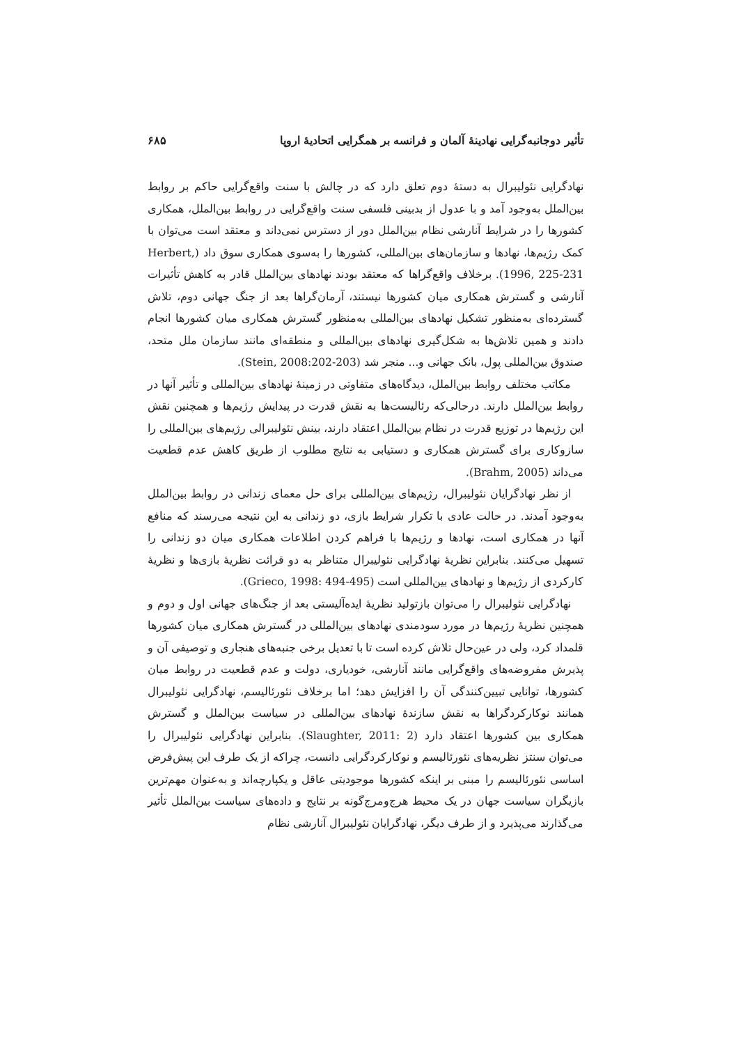تأثیر دوجانبه‌گرایی نهادینهٔ آلمان و فرانسه بر همگرایی اتحادیهٔ اروپا ۶۸۵
نهادگرایی نئولیبرال به دستهٔ دوم تعلق دارد که در چالش با سنت واقع‌گرایی حاکم بر روابط بین‌الملل به‌وجود آمد و با عدول از بدبینی فلسفی سنت واقع‌گرایی در روابط بین‌الملل، همکاری کشورها را در شرایط آنارشی نظام بین‌الملل دور از دسترس نمی‌داند و معتقد است می‌توان با کمک رژیم‌ها، نهادها و سازمان‌های بین‌المللی، کشورها را به‌سوی همکاری سوق داد (Herbert, 1996, 225-231). برخلاف واقع‌گراها که معتقد بودند نهادهای بین‌الملل قادر به کاهش تأثیرات آنارشی و گسترش همکاری میان کشورها نیستند، آرمان‌گراها بعد از جنگ جهانی دوم، تلاش گسترده‌ای به‌منظور تشکیل نهادهای بین‌المللی به‌منظور گسترش همکاری میان کشورها انجام دادند و همین تلاش‌ها به شکل‌گیری نهادهای بین‌المللی و منطقه‌ای مانند سازمان ملل متحد، صندوق بین‌المللی پول، بانک جهانی و... منجر شد (Stein, 2008:202-203).
مکاتب مختلف روابط بین‌الملل، دیدگاه‌های متفاوتی در زمینهٔ نهادهای بین‌المللی و تأثیر آنها در روابط بین‌الملل دارند. درحالی‌که رئالیست‌ها به نقش قدرت در پیدایش رژیم‌ها و همچنین نقش این رژیم‌ها در توزیع قدرت در نظام بین‌الملل اعتقاد دارند، بینش نئولیبرالی رژیم‌های بین‌المللی را سازوکاری برای گسترش همکاری و دستیابی به نتایج مطلوب از طریق کاهش عدم قطعیت می‌داند (Brahm, 2005).
از نظر نهادگرایان نئولیبرال، رژیم‌های بین‌المللی برای حل معمای زندانی در روابط بین‌الملل به‌وجود آمدند. در حالت عادی با تکرار شرایط بازی، دو زندانی به این نتیجه می‌رسند که منافع آنها در همکاری است، نهادها و رژیم‌ها با فراهم کردن اطلاعات همکاری میان دو زندانی را تسهیل می‌کنند. بنابراین نظریهٔ نهادگرایی نئولیبرال متناظر به دو قرائت نظریهٔ بازی‌ها و نظریهٔ کارکردی از رژیم‌ها و نهادهای بین‌المللی است (Grieco, 1998: 494-495).
نهادگرایی نئولیبرال را می‌توان بازتولید نظریهٔ ایده‌آلیستی بعد از جنگ‌های جهانی اول و دوم و همچنین نظریهٔ رژیم‌ها در مورد سودمندی نهادهای بین‌المللی در گسترش همکاری میان کشورها قلمداد کرد، ولی در عین‌حال تلاش کرده است تا با تعدیل برخی جنبه‌های هنجاری و توصیفی آن و پذیرش مفروضه‌های واقع‌گرایی مانند آنارشی، خودیاری، دولت و عدم قطعیت در روابط میان کشورها، توانایی تبیین‌کنندگی آن را افزایش دهد؛ اما برخلاف نئورئالیسم، نهادگرایی نئولیبرال همانند نوکارکردگراها به نقش سازندهٔ نهادهای بین‌المللی در سیاست بین‌الملل و گسترش همکاری بین کشورها اعتقاد دارد (Slaughter, 2011: 2). بنابراین نهادگرایی نئولیبرال را می‌توان سنتز نظریه‌های نئورئالیسم و نوکارکردگرایی دانست، چراکه از یک طرف این پیش‌فرض اساسی نئورئالیسم را مبنی بر اینکه کشورها موجودیتی عاقل و یکپارچه‌اند و به‌عنوان مهم‌ترین بازیگران سیاست جهان در یک محیط هرج‌ومرج‌گونه بر نتایج و داده‌های سیاست بین‌الملل تأثیر می‌گذارند می‌پذیرد و از طرف دیگر، نهادگرایان نئولیبرال آنارشی نظام